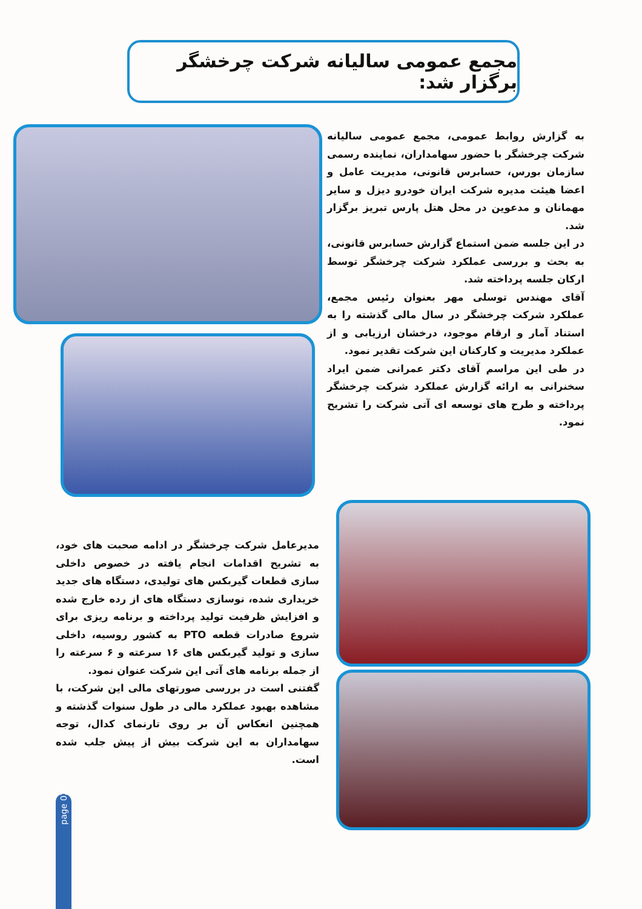مجمع عمومی سالیانه شرکت چرخشگر برگزار شد:
به گزارش روابط عمومی، مجمع عمومی سالیانه شرکت چرخشگر با حضور سهامداران، نماینده رسمی سازمان بورس، حسابرس قانونی، مدیریت عامل و اعضا هیئت مدیره شرکت ایران خودرو دیزل و سایر مهمانان و مدعوین در محل هتل پارس تبریز برگزار شد.
در این جلسه ضمن استماع گزارش حسابرس قانونی، به بحث و بررسی عملکرد شرکت چرخشگر توسط ارکان جلسه پرداخته شد.
آقای مهندس توسلی مهر بعنوان رئیس مجمع، عملکرد شرکت چرخشگر در سال مالی گذشته را به استناد آمار و ارقام موجود، درخشان ارزیابی و از عملکرد مدیریت و کارکنان این شرکت تقدیر نمود.
در طی این مراسم آقای دکتر عمرانی ضمن ایراد سخنرانی به ارائه گزارش عملکرد شرکت چرخشگر پرداخته و طرح های توسعه ای آتی شرکت را تشریح نمود.
مدیرعامل شرکت چرخشگر در ادامه صحبت های خود، به تشریح اقدامات انجام یافته در خصوص داخلی سازی قطعات گیربکس های تولیدی، دستگاه های جدید خریداری شده، نوسازی دستگاه های از رده خارج شده و افزایش ظرفیت تولید پرداخته و برنامه ریزی برای شروع صادرات قطعه PTO به کشور روسیه، داخلی سازی و تولید گیربکس های ۱۶ سرعته و ۶ سرعته را از جمله برنامه های آتی این شرکت عنوان نمود.
گفتنی است در بررسی صورتهای مالی این شرکت، با مشاهده بهبود عملکرد مالی در طول سنوات گذشته و همچنین انعکاس آن بر روی تارنمای کدال، توجه سهامداران به این شرکت بیش از پیش جلب شده است.
page 02